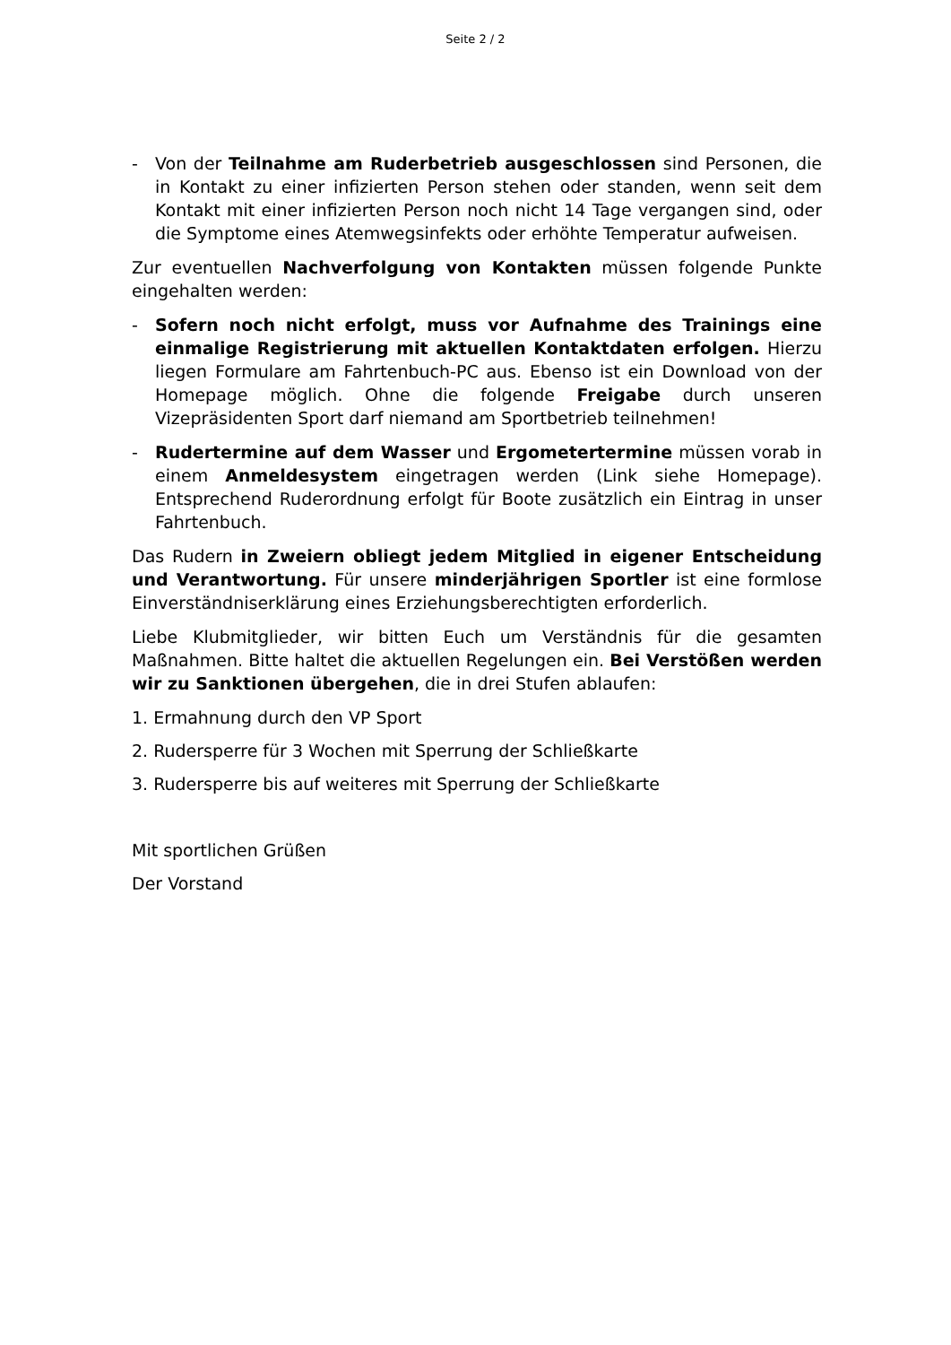Seite 2 / 2
- Von der Teilnahme am Ruderbetrieb ausgeschlossen sind Personen, die in Kontakt zu einer infizierten Person stehen oder standen, wenn seit dem Kontakt mit einer infizierten Person noch nicht 14 Tage vergangen sind, oder die Symptome eines Atemwegsinfekts oder erhöhte Temperatur aufweisen.
Zur eventuellen Nachverfolgung von Kontakten müssen folgende Punkte eingehalten werden:
- Sofern noch nicht erfolgt, muss vor Aufnahme des Trainings eine einmalige Registrierung mit aktuellen Kontaktdaten erfolgen. Hierzu liegen Formulare am Fahrtenbuch-PC aus. Ebenso ist ein Download von der Homepage möglich. Ohne die folgende Freigabe durch unseren Vizepräsidenten Sport darf niemand am Sportbetrieb teilnehmen!
- Rudertermine auf dem Wasser und Ergometertermine müssen vorab in einem Anmeldesystem eingetragen werden (Link siehe Homepage). Entsprechend Ruderordnung erfolgt für Boote zusätzlich ein Eintrag in unser Fahrtenbuch.
Das Rudern in Zweiern obliegt jedem Mitglied in eigener Entscheidung und Verantwortung. Für unsere minderjährigen Sportler ist eine formlose Einverständniserklärung eines Erziehungsberechtigten erforderlich.
Liebe Klubmitglieder, wir bitten Euch um Verständnis für die gesamten Maßnahmen. Bitte haltet die aktuellen Regelungen ein. Bei Verstößen werden wir zu Sanktionen übergehen, die in drei Stufen ablaufen:
1. Ermahnung durch den VP Sport
2. Rudersperre für 3 Wochen mit Sperrung der Schließkarte
3. Rudersperre bis auf weiteres mit Sperrung der Schließkarte
Mit sportlichen Grüßen
Der Vorstand